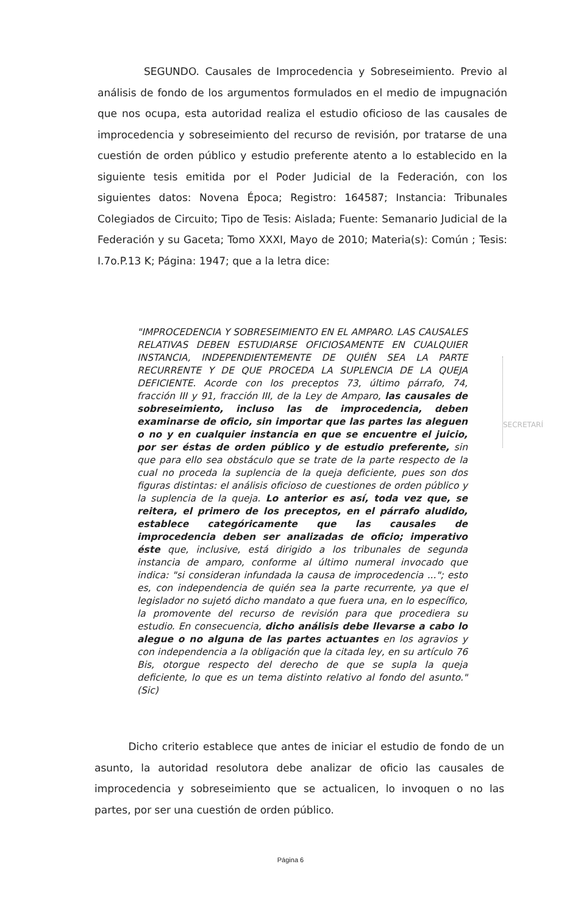SEGUNDO. Causales de Improcedencia y Sobreseimiento. Previo al análisis de fondo de los argumentos formulados en el medio de impugnación que nos ocupa, esta autoridad realiza el estudio oficioso de las causales de improcedencia y sobreseimiento del recurso de revisión, por tratarse de una cuestión de orden público y estudio preferente atento a lo establecido en la siguiente tesis emitida por el Poder Judicial de la Federación, con los siguientes datos: Novena Época; Registro: 164587; Instancia: Tribunales Colegiados de Circuito; Tipo de Tesis: Aislada; Fuente: Semanario Judicial de la Federación y su Gaceta; Tomo XXXI, Mayo de 2010; Materia(s): Común ; Tesis: I.7o.P.13 K; Página: 1947; que a la letra dice:
"IMPROCEDENCIA Y SOBRESEIMIENTO EN EL AMPARO. LAS CAUSALES RELATIVAS DEBEN ESTUDIARSE OFICIOSAMENTE EN CUALQUIER INSTANCIA, INDEPENDIENTEMENTE DE QUIÉN SEA LA PARTE RECURRENTE Y DE QUE PROCEDA LA SUPLENCIA DE LA QUEJA DEFICIENTE. Acorde con los preceptos 73, último párrafo, 74, fracción III y 91, fracción III, de la Ley de Amparo, las causales de sobreseimiento, incluso las de improcedencia, deben examinarse de oficio, sin importar que las partes las aleguen o no y en cualquier instancia en que se encuentre el juicio, por ser éstas de orden público y de estudio preferente, sin que para ello sea obstáculo que se trate de la parte respecto de la cual no proceda la suplencia de la queja deficiente, pues son dos figuras distintas: el análisis oficioso de cuestiones de orden público y la suplencia de la queja. Lo anterior es así, toda vez que, se reitera, el primero de los preceptos, en el párrafo aludido, establece categóricamente que las causales de improcedencia deben ser analizadas de oficio; imperativo éste que, inclusive, está dirigido a los tribunales de segunda instancia de amparo, conforme al último numeral invocado que indica: "si consideran infundada la causa de improcedencia ..."; esto es, con independencia de quién sea la parte recurrente, ya que el legislador no sujetó dicho mandato a que fuera una, en lo específico, la promovente del recurso de revisión para que procediera su estudio. En consecuencia, dicho análisis debe llevarse a cabo lo alegue o no alguna de las partes actuantes en los agravios y con independencia a la obligación que la citada ley, en su artículo 76 Bis, otorgue respecto del derecho de que se supla la queja deficiente, lo que es un tema distinto relativo al fondo del asunto." (Sic)
SECRETARÍ
Dicho criterio establece que antes de iniciar el estudio de fondo de un asunto, la autoridad resolutora debe analizar de oficio las causales de improcedencia y sobreseimiento que se actualicen, lo invoquen o no las partes, por ser una cuestión de orden público.
Página 6